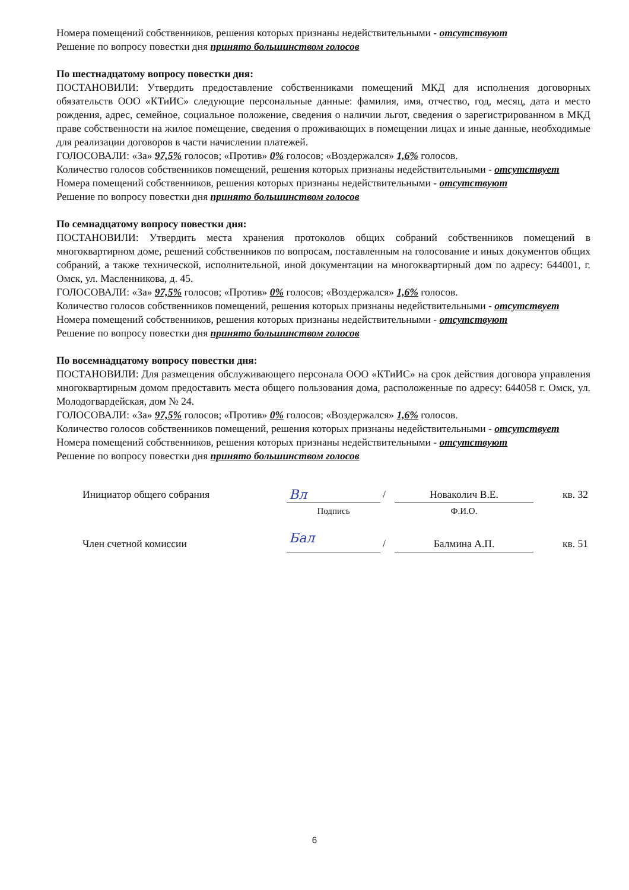Номера помещений собственников, решения которых признаны недействительными - отсутствуют
Решение по вопросу повестки дня принято большинством голосов
По шестнадцатому вопросу повестки дня:
ПОСТАНОВИЛИ: Утвердить предоставление собственниками помещений МКД для исполнения договорных обязательств ООО «КТиИС» следующие персональные данные: фамилия, имя, отчество, год, месяц, дата и место рождения, адрес, семейное, социальное положение, сведения о наличии льгот, сведения о зарегистрированном в МКД праве собственности на жилое помещение, сведения о проживающих в помещении лицах и иные данные, необходимые для реализации договоров в части начислении платежей.
ГОЛОСОВАЛИ: «За» 97,5% голосов; «Против» 0% голосов; «Воздержался» 1,6% голосов.
Количество голосов собственников помещений, решения которых признаны недействительными - отсутствует
Номера помещений собственников, решения которых признаны недействительными - отсутствуют
Решение по вопросу повестки дня принято большинством голосов
По семнадцатому вопросу повестки дня:
ПОСТАНОВИЛИ: Утвердить места хранения протоколов общих собраний собственников помещений в многоквартирном доме, решений собственников по вопросам, поставленным на голосование и иных документов общих собраний, а также технической, исполнительной, иной документации на многоквартирный дом по адресу: 644001, г. Омск, ул. Масленникова, д. 45.
ГОЛОСОВАЛИ: «За» 97,5% голосов; «Против» 0% голосов; «Воздержался» 1,6% голосов.
Количество голосов собственников помещений, решения которых признаны недействительными - отсутствует
Номера помещений собственников, решения которых признаны недействительными - отсутствуют
Решение по вопросу повестки дня принято большинством голосов
По восемнадцатому вопросу повестки дня:
ПОСТАНОВИЛИ: Для размещения обслуживающего персонала ООО «КТиИС» на срок действия договора управления многоквартирным домом предоставить места общего пользования дома, расположенные по адресу: 644058 г. Омск, ул. Молодогвардейская, дом № 24.
ГОЛОСОВАЛИ: «За» 97,5% голосов; «Против» 0% голосов; «Воздержался» 1,6% голосов.
Количество голосов собственников помещений, решения которых признаны недействительными - отсутствует
Номера помещений собственников, решения которых признаны недействительными - отсутствуют
Решение по вопросу повестки дня принято большинством голосов
| Инициатор общего собрания | Вл | / | Новаколич В.Е. | кв. 32 |
| | Подпись | | Ф.И.О. | |
| Член счетной комиссии | Бал | / | Балмина А.П. | кв. 51 |
6